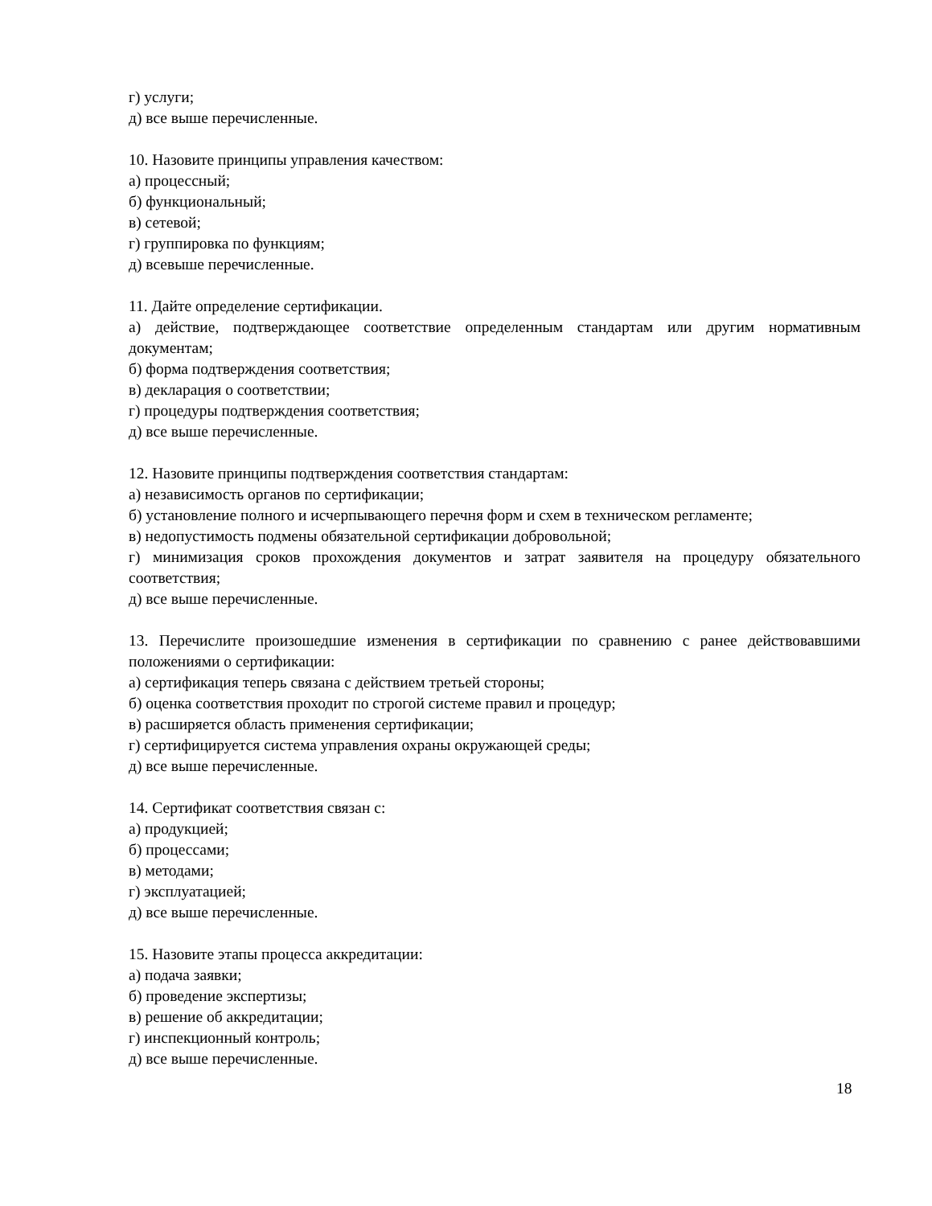г) услуги;
д) все выше перечисленные.
10. Назовите принципы управления качеством:
а) процессный;
б) функциональный;
в) сетевой;
г) группировка по функциям;
д) всевыше перечисленные.
11. Дайте определение сертификации.
а) действие, подтверждающее соответствие определенным стандартам или другим нормативным документам;
б) форма подтверждения соответствия;
в) декларация о соответствии;
г) процедуры подтверждения соответствия;
д) все выше перечисленные.
12. Назовите принципы подтверждения соответствия стандартам:
а) независимость органов по сертификации;
б) установление полного и исчерпывающего перечня форм и схем в техническом регламенте;
в) недопустимость подмены обязательной сертификации добровольной;
г) минимизация сроков прохождения документов и затрат заявителя на процедуру обязательного соответствия;
д) все выше перечисленные.
13. Перечислите произошедшие изменения в сертификации по сравнению с ранее действовавшими положениями о сертификации:
а) сертификация теперь связана с действием третьей стороны;
б) оценка соответствия проходит по строгой системе правил и процедур;
в) расширяется область применения сертификации;
г) сертифицируется система управления охраны окружающей среды;
д) все выше перечисленные.
14. Сертификат соответствия связан с:
а) продукцией;
б) процессами;
в) методами;
г) эксплуатацией;
д) все выше перечисленные.
15. Назовите этапы процесса аккредитации:
а) подача заявки;
б) проведение экспертизы;
в) решение об аккредитации;
г) инспекционный контроль;
д) все выше перечисленные.
18